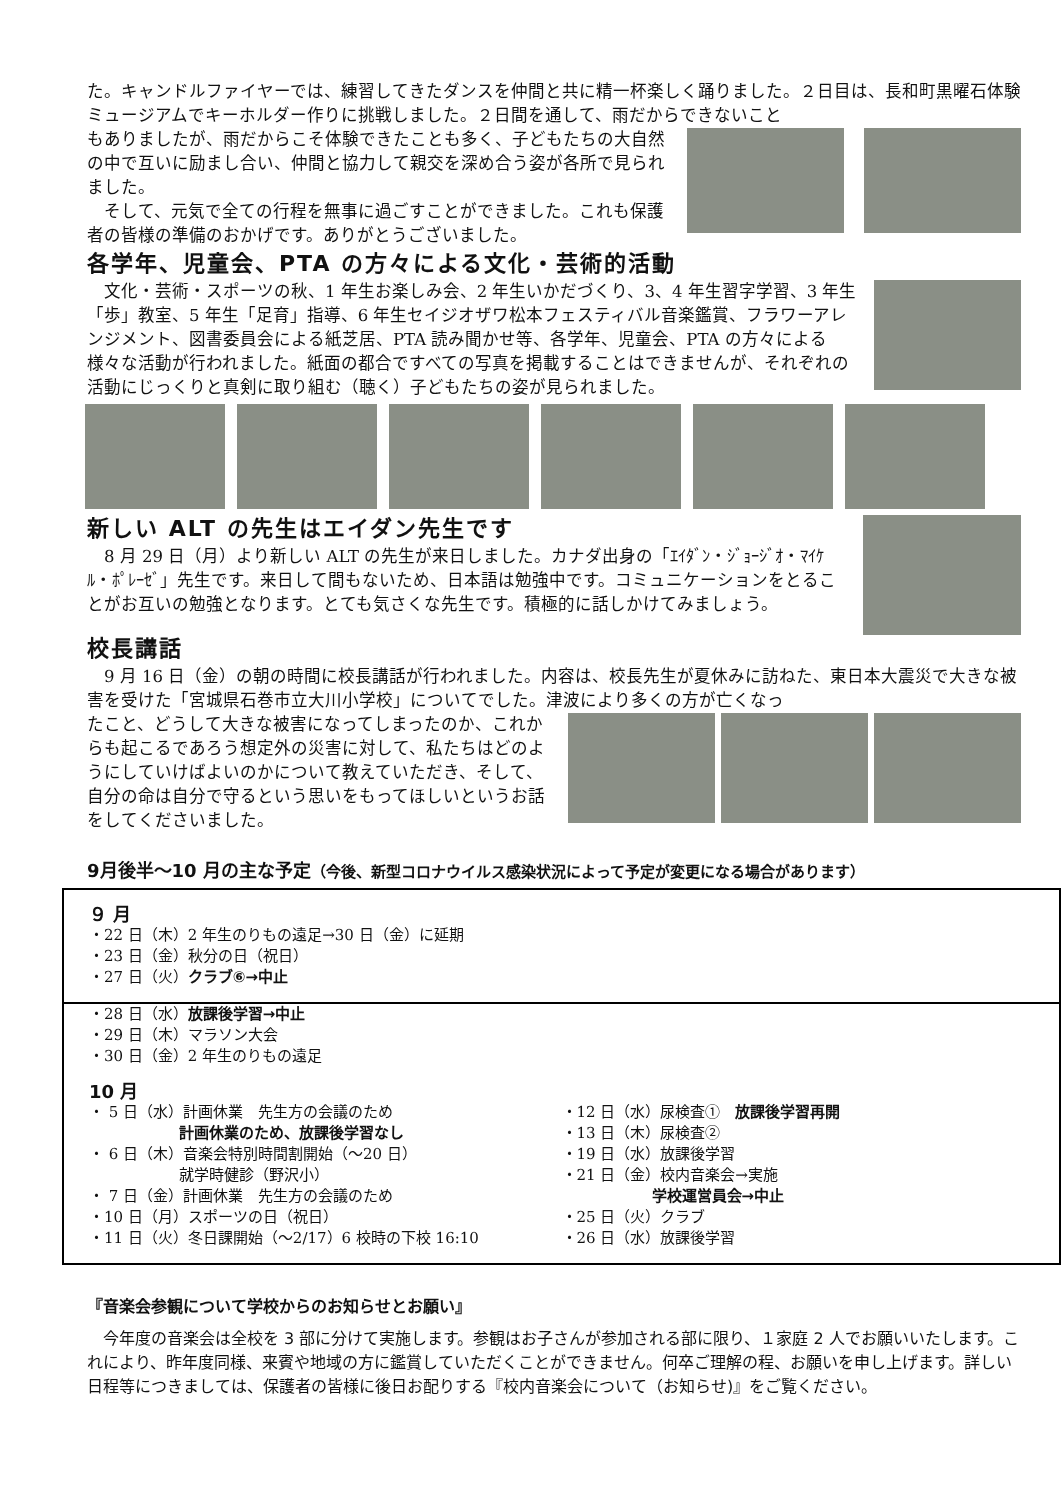た。キャンドルファイヤーでは、練習してきたダンスを仲間と共に精一杯楽しく踊りました。２日目は、長和町黒曜石体験ミュージアムでキーホルダー作りに挑戦しました。２日間を通して、雨だからできないこと
もありましたが、雨だからこそ体験できたことも多く、子どもたちの大自然の中で互いに励まし合い、仲間と協力して親交を深め合う姿が各所で見られました。
　そして、元気で全ての行程を無事に過ごすことができました。これも保護者の皆様の準備のおかげです。ありがとうございました。
各学年、児童会、PTA の方々による文化・芸術的活動
　文化・芸術・スポーツの秋、1 年生お楽しみ会、2 年生いかだづくり、3、4 年生習字学習、3 年生「歩」教室、5 年生「足育」指導、6 年生セイジオザワ松本フェスティバル音楽鑑賞、フラワーアレンジメント、図書委員会による紙芝居、PTA 読み聞かせ等、各学年、児童会、PTA の方々による様々な活動が行われました。紙面の都合ですべての写真を掲載することはできませんが、それぞれの活動にじっくりと真剣に取り組む（聴く）子どもたちの姿が見られました。
新しい ALT の先生はエイダン先生です
　8 月 29 日（月）より新しい ALT の先生が来日しました。カナダ出身の「ｴｲﾀﾞﾝ・ｼﾞｮｰｼﾞｵ・ﾏｲｹﾙ・ﾎﾟﾚｰｾﾞ」先生です。来日して間もないため、日本語は勉強中です。コミュニケーションをとることがお互いの勉強となります。とても気さくな先生です。積極的に話しかけてみましょう。
校長講話
　9 月 16 日（金）の朝の時間に校長講話が行われました。内容は、校長先生が夏休みに訪ねた、東日本大震災で大きな被害を受けた「宮城県石巻市立大川小学校」についてでした。津波により多くの方が亡くなっ
たこと、どうして大きな被害になってしまったのか、これからも起こるであろう想定外の災害に対して、私たちはどのようにしていけばよいのかについて教えていただき、そして、自分の命は自分で守るという思いをもってほしいというお話をしてくださいました。
9月後半～10 月の主な予定（今後、新型コロナウイルス感染状況によって予定が変更になる場合があります）
９ 月
・22 日（木）2 年生のりもの遠足→30 日（金）に延期
・23 日（金）秋分の日（祝日）
・27 日（火）クラブ⑥→中止
・28 日（水）放課後学習→中止
・29 日（木）マラソン大会
・30 日（金）2 年生のりもの遠足
10 月
・ 5 日（水）計画休業　先生方の会議のため
　　　　　　計画休業のため、放課後学習なし
・ 6 日（木）音楽会特別時間割開始（～20 日）
　　　　　　就学時健診（野沢小）
・ 7 日（金）計画休業　先生方の会議のため
・10 日（月）スポーツの日（祝日）
・11 日（火）冬日課開始（～2/17）6 校時の下校 16:10
・12 日（水）尿検査①　放課後学習再開
・13 日（木）尿検査②
・19 日（水）放課後学習
・21 日（金）校内音楽会→実施
　　　　　　学校運営員会→中止
・25 日（火）クラブ
・26 日（水）放課後学習
『音楽会参観について学校からのお知らせとお願い』
　今年度の音楽会は全校を 3 部に分けて実施します。参観はお子さんが参加される部に限り、１家庭 2 人でお願いいたします。これにより、昨年度同様、来賓や地域の方に鑑賞していただくことができません。何卒ご理解の程、お願いを申し上げます。詳しい日程等につきましては、保護者の皆様に後日お配りする『校内音楽会について（お知らせ)』をご覧ください。